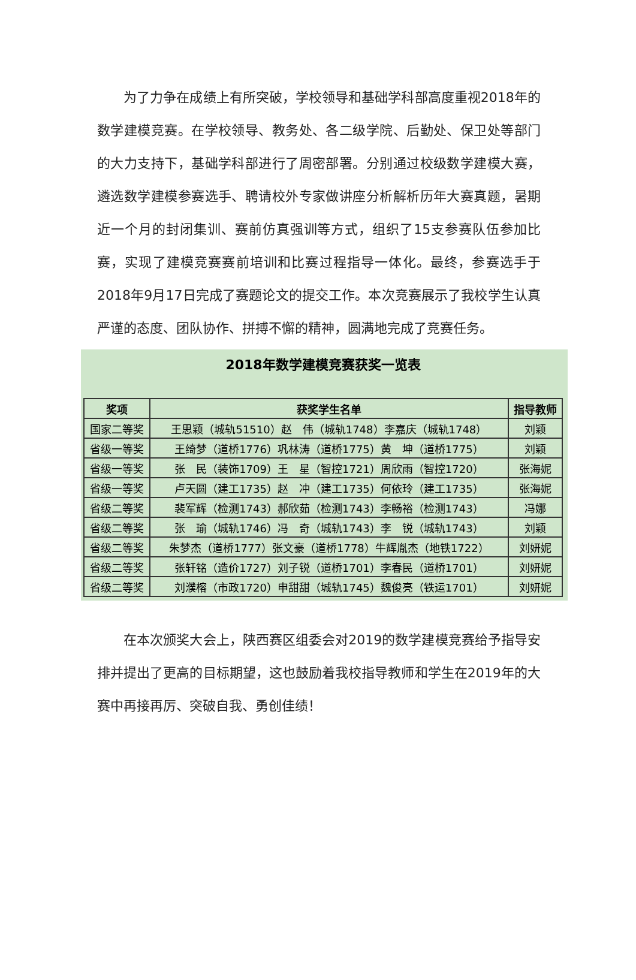为了力争在成绩上有所突破，学校领导和基础学科部高度重视2018年的数学建模竞赛。在学校领导、教务处、各二级学院、后勤处、保卫处等部门的大力支持下，基础学科部进行了周密部署。分别通过校级数学建模大赛，遴选数学建模参赛选手、聘请校外专家做讲座分析解析历年大赛真题，暑期近一个月的封闭集训、赛前仿真强训等方式，组织了15支参赛队伍参加比赛，实现了建模竞赛赛前培训和比赛过程指导一体化。最终，参赛选手于2018年9月17日完成了赛题论文的提交工作。本次竞赛展示了我校学生认真严谨的态度、团队协作、拼搏不懈的精神，圆满地完成了竞赛任务。
2018年数学建模竞赛获奖一览表
| 奖项 | 获奖学生名单 | 指导教师 |
| --- | --- | --- |
| 国家二等奖 | 王思颖（城轨51510）赵 伟（城轨1748）李嘉庆（城轨1748） | 刘颖 |
| 省级一等奖 | 王绮梦（道桥1776）巩林涛（道桥1775）黄 坤（道桥1775） | 刘颖 |
| 省级一等奖 | 张 民（装饰1709）王 星（智控1721）周欣雨（智控1720） | 张海妮 |
| 省级一等奖 | 卢天圆（建工1735）赵 冲（建工1735）何依玲（建工1735） | 张海妮 |
| 省级二等奖 | 裴军辉（检测1743）郝欣茹（检测1743）李畅裕（检测1743） | 冯娜 |
| 省级二等奖 | 张 瑜（城轨1746）冯 奇（城轨1743）李 锐（城轨1743） | 刘颖 |
| 省级二等奖 | 朱梦杰（道桥1777）张文豪（道桥1778）牛辉胤杰（地铁1722） | 刘妍妮 |
| 省级二等奖 | 张轩铭（造价1727）刘子锐（道桥1701）李春民（道桥1701） | 刘妍妮 |
| 省级二等奖 | 刘濮榕（市政1720）申甜甜（城轨1745）魏俊亮（铁运1701） | 刘妍妮 |
　　在本次颁奖大会上，陕西赛区组委会对2019的数学建模竞赛给予指导安排并提出了更高的目标期望，这也鼓励着我校指导教师和学生在2019年的大赛中再接再厉、突破自我、勇创佳绩！